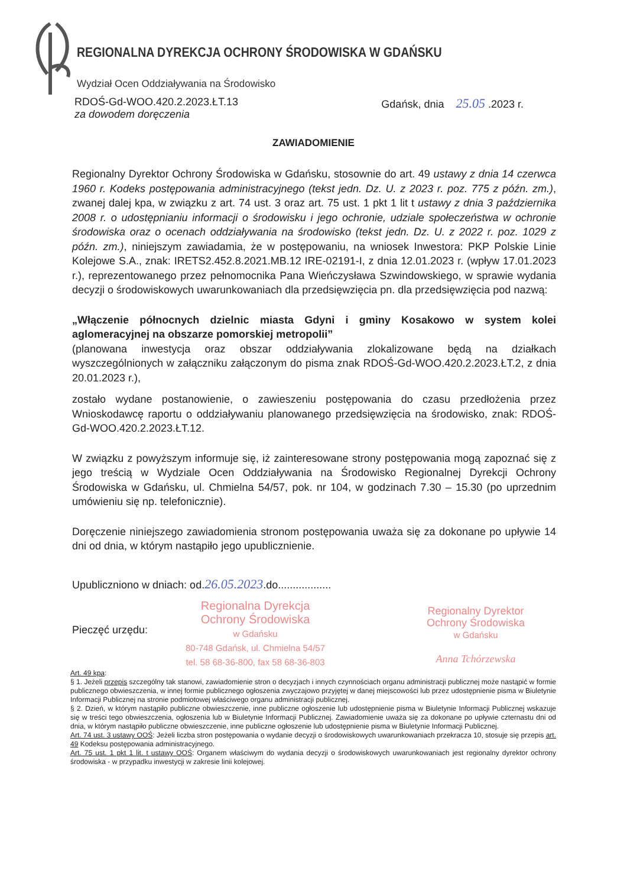REGIONALNA DYREKCJA OCHRONY ŚRODOWISKA W GDAŃSKU
Wydział Ocen Oddziaływania na Środowisko
RDOŚ-Gd-WOO.420.2.2023.ŁT.13
za dowodem doręczenia
Gdańsk, dnia 25.05 .2023 r.
ZAWIADOMIENIE
Regionalny Dyrektor Ochrony Środowiska w Gdańsku, stosownie do art. 49 ustawy z dnia 14 czerwca 1960 r. Kodeks postępowania administracyjnego (tekst jedn. Dz. U. z 2023 r. poz. 775 z późn. zm.), zwanej dalej kpa, w związku z art. 74 ust. 3 oraz art. 75 ust. 1 pkt 1 lit t ustawy z dnia 3 października 2008 r. o udostępnianiu informacji o środowisku i jego ochronie, udziale społeczeństwa w ochronie środowiska oraz o ocenach oddziaływania na środowisko (tekst jedn. Dz. U. z 2022 r. poz. 1029 z późn. zm.), niniejszym zawiadamia, że w postępowaniu, na wniosek Inwestora: PKP Polskie Linie Kolejowe S.A., znak: IRETS2.452.8.2021.MB.12 IRE-02191-I, z dnia 12.01.2023 r. (wpływ 17.01.2023 r.), reprezentowanego przez pełnomocnika Pana Wieńczysława Szwindowskiego, w sprawie wydania decyzji o środowiskowych uwarunkowaniach dla przedsięwzięcia pn. dla przedsięwzięcia pod nazwą:
„Włączenie północnych dzielnic miasta Gdyni i gminy Kosakowo w system kolei aglomeracyjnej na obszarze pomorskiej metropolii”
(planowana inwestycja oraz obszar oddziaływania zlokalizowane będą na działkach wyszczególnionych w załączniku załączonym do pisma znak RDOŚ-Gd-WOO.420.2.2023.ŁT.2, z dnia 20.01.2023 r.),
zostało wydane postanowienie, o zawieszeniu postępowania do czasu przedłożenia przez Wnioskodawcę raportu o oddziaływaniu planowanego przedsięwzięcia na środowisko, znak: RDOŚ-Gd-WOO.420.2.2023.ŁT.12.
W związku z powyższym informuje się, iż zainteresowane strony postępowania mogą zapoznać się z jego treścią w Wydziale Ocen Oddziaływania na Środowisko Regionalnej Dyrekcji Ochrony Środowiska w Gdańsku, ul. Chmielna 54/57, pok. nr 104, w godzinach 7.30 – 15.30 (po uprzednim umówieniu się np. telefonicznie).
Doręczenie niniejszego zawiadomienia stronom postępowania uważa się za dokonane po upływie 14 dni od dnia, w którym nastąpiło jego upublicznienie.
Upubliczniono w dniach: od.26.05.2023.do..................
Pieczęć urzędu:
Regionalna Dyrekcja
Ochrony Środowiska
w Gdańsku
80-748 Gdańsk, ul. Chmielna 54/57
tel. 58 68-36-800, fax 58 68-36-803
Regionalny Dyrektor
Ochrony Środowiska
w Gdańsku
Anna Tchórzewska
Art. 49 kpa:
§ 1. Jeżeli przepis szczególny tak stanowi, zawiadomienie stron o decyzjach i innych czynnościach organu administracji publicznej może nastąpić w formie publicznego obwieszczenia, w innej formie publicznego ogłoszenia zwyczajowo przyjętej w danej miejscowości lub przez udostępnienie pisma w Biuletynie Informacji Publicznej na stronie podmiotowej właściwego organu administracji publicznej.
§ 2. Dzień, w którym nastąpiło publiczne obwieszczenie, inne publiczne ogłoszenie lub udostępnienie pisma w Biuletynie Informacji Publicznej wskazuje się w treści tego obwieszczenia, ogłoszenia lub w Biuletynie Informacji Publicznej. Zawiadomienie uważa się za dokonane po upływie czternastu dni od dnia, w którym nastąpiło publiczne obwieszczenie, inne publiczne ogłoszenie lub udostępnienie pisma w Biuletynie Informacji Publicznej.
Art. 74 ust. 3 ustawy OOŚ: Jeżeli liczba stron postępowania o wydanie decyzji o środowiskowych uwarunkowaniach przekracza 10, stosuje się przepis art. 49 Kodeksu postępowania administracyjnego.
Art. 75 ust. 1 pkt 1 lit. t ustawy OOŚ: Organem właściwym do wydania decyzji o środowiskowych uwarunkowaniach jest regionalny dyrektor ochrony środowiska - w przypadku inwestycji w zakresie linii kolejowej.